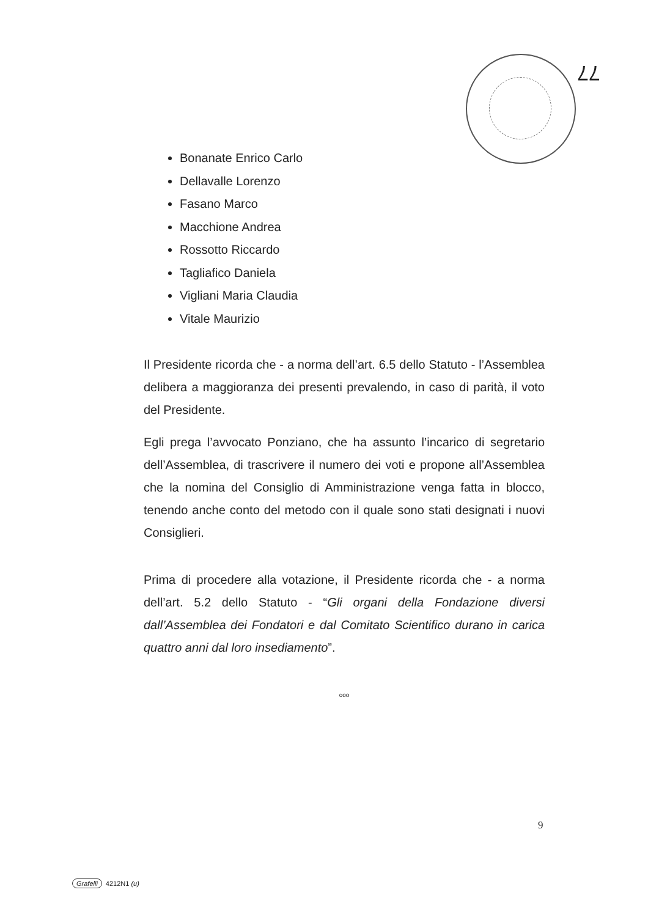77
Bonanate Enrico Carlo
Dellavalle Lorenzo
Fasano Marco
Macchione Andrea
Rossotto Riccardo
Tagliafico Daniela
Vigliani Maria Claudia
Vitale Maurizio
Il Presidente ricorda che - a norma dell’art. 6.5 dello Statuto - l’Assemblea delibera a maggioranza dei presenti prevalendo, in caso di parità, il voto del Presidente.
Egli prega l’avvocato Ponziano, che ha assunto l’incarico di segretario dell’Assemblea, di trascrivere il numero dei voti e propone all’Assemblea che la nomina del Consiglio di Amministrazione venga fatta in blocco, tenendo anche conto del metodo con il quale sono stati designati i nuovi Consiglieri.
Prima di procedere alla votazione, il Presidente ricorda che - a norma dell’art. 5.2 dello Statuto - “Gli organi della Fondazione diversi dall’Assemblea dei Fondatori e dal Comitato Scientifico durano in carica quattro anni dal loro insediamento”.
ooo
9
Grafelli 4212N1 (u)